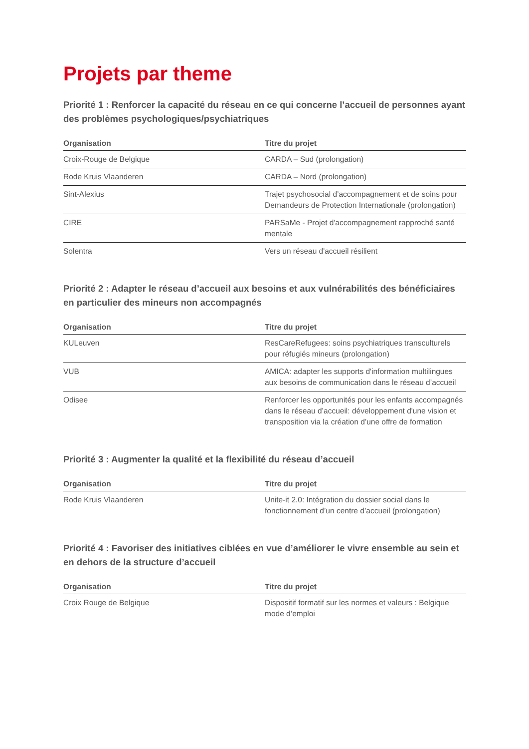Projets par theme
Priorité 1 : Renforcer la capacité du réseau en ce qui concerne l’accueil de personnes ayant des problèmes psychologiques/psychiatriques
| Organisation | Titre du projet |
| --- | --- |
| Croix-Rouge de Belgique | CARDA – Sud (prolongation) |
| Rode Kruis Vlaanderen | CARDA – Nord (prolongation) |
| Sint-Alexius | Trajet psychosocial d’accompagnement et de soins pour Demandeurs de Protection Internationale (prolongation) |
| CIRE | PARSaMe - Projet d'accompagnement rapproché santé mentale |
| Solentra | Vers un réseau d'accueil résilient |
Priorité 2 : Adapter le réseau d’accueil aux besoins et aux vulnérabilités des bénéficiaires en particulier des mineurs non accompagnés
| Organisation | Titre du projet |
| --- | --- |
| KULeuven | ResCareRefugees: soins psychiatriques transculturels pour réfugiés mineurs (prolongation) |
| VUB | AMICA: adapter les supports d'information multilingues aux besoins de communication dans le réseau d’accueil |
| Odisee | Renforcer les opportunités pour les enfants accompagnés dans le réseau d’accueil: développement d'une vision et transposition via la création d’une offre de formation |
Priorité 3 : Augmenter la qualité et la flexibilité du réseau d’accueil
| Organisation | Titre du projet |
| --- | --- |
| Rode Kruis Vlaanderen | Unite-it 2.0: Intégration du dossier social dans le fonctionnement d’un centre d’accueil (prolongation) |
Priorité 4 : Favoriser des initiatives ciblées en vue d’améliorer le vivre ensemble au sein et en dehors de la structure d’accueil
| Organisation | Titre du projet |
| --- | --- |
| Croix Rouge de Belgique | Dispositif formatif sur les normes et valeurs : Belgique mode d’emploi |